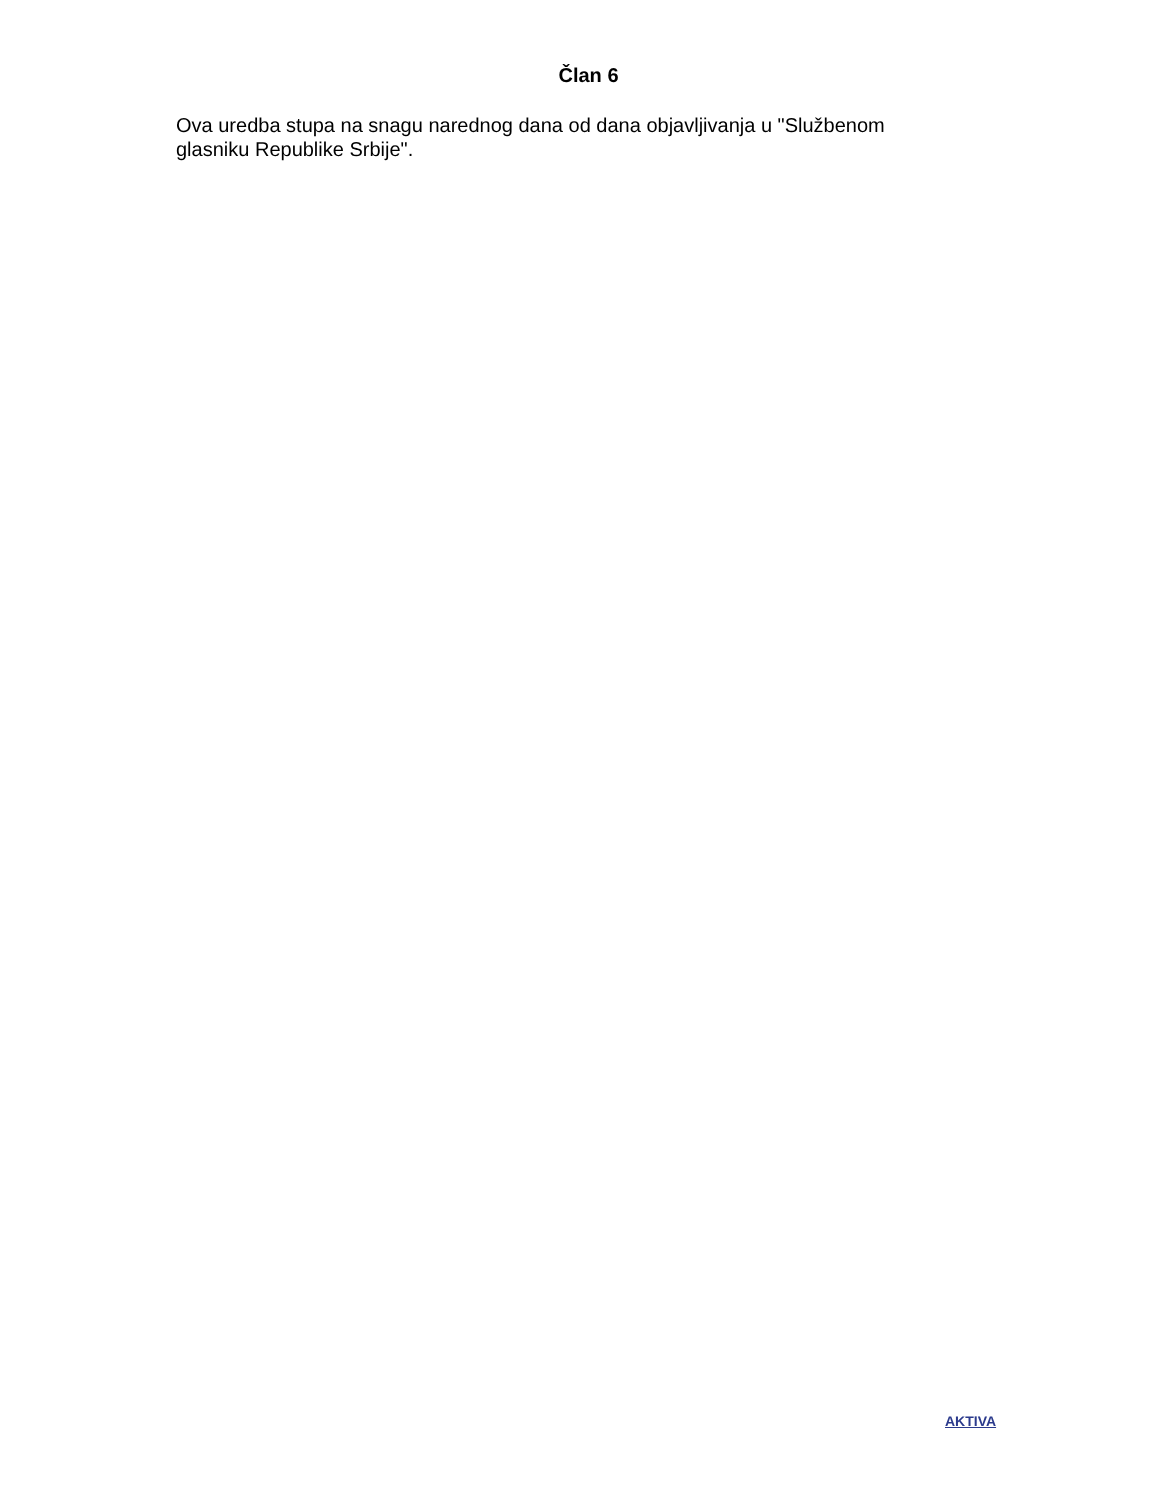Član 6
Ova uredba stupa na snagu narednog dana od dana objavljivanja u "Službenom glasniku Republike Srbije".
AKTIVA